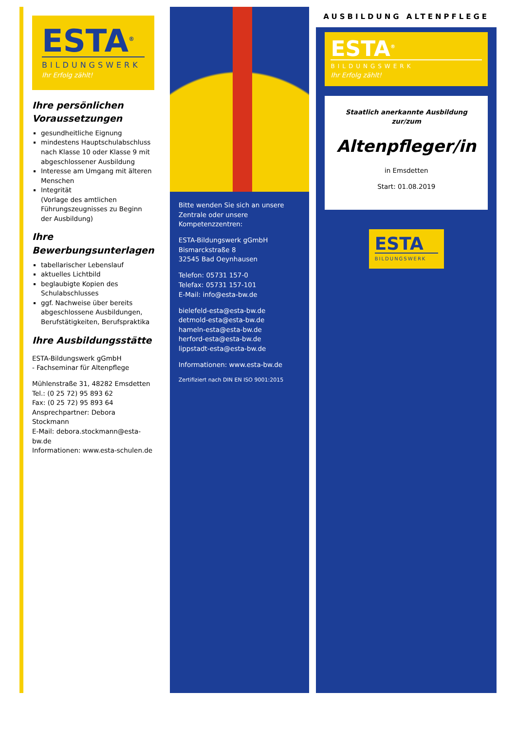ESTA<sup>®</sup>
BILDUNGSWERK
Ihr Erfolg zählt!
Ihre persönlichen Voraussetzungen
gesundheitliche Eignung
mindestens Hauptschulabschluss nach Klasse 10 oder Klasse 9 mit abgeschlossener Ausbildung
Interesse am Umgang mit älteren Menschen
Integrität
(Vorlage des amtlichen Führungszeugnisses zu Beginn der Ausbildung)
Ihre Bewerbungsunterlagen
tabellarischer Lebenslauf
aktuelles Lichtbild
beglaubigte Kopien des Schulabschlusses
ggf. Nachweise über bereits abgeschlossene Ausbildungen, Berufstätigkeiten, Berufspraktika
Ihre Ausbildungsstätte
ESTA-Bildungswerk gGmbH
- Fachseminar für Altenpflege
Mühlenstraße 31, 48282 Emsdetten
Tel.: (0 25 72) 95 893 62
Fax: (0 25 72) 95 893 64
Ansprechpartner: Debora Stockmann
E-Mail: debora.stockmann@esta-bw.de
Informationen: www.esta-schulen.de
Bitte wenden Sie sich an unsere Zentrale oder unsere Kompetenzzentren:
ESTA-Bildungswerk gGmbH
Bismarckstraße 8
32545 Bad Oeynhausen
Telefon: 05731 157-0
Telefax: 05731 157-101
E-Mail: info@esta-bw.de
bielefeld-esta@esta-bw.de
detmold-esta@esta-bw.de
hameln-esta@esta-bw.de
herford-esta@esta-bw.de
lippstadt-esta@esta-bw.de
Informationen: www.esta-bw.de
Zertifiziert nach DIN EN ISO 9001:2015
AUSBILDUNG ALTENPFLEGE
ESTA<sup>®</sup>
BILDUNGSWERK
Ihr Erfolg zählt!
Staatlich anerkannte Ausbildung
zur/zum
Altenpfleger/in
in Emsdetten
Start: 01.08.2019
ESTA
BILDUNGSWERK